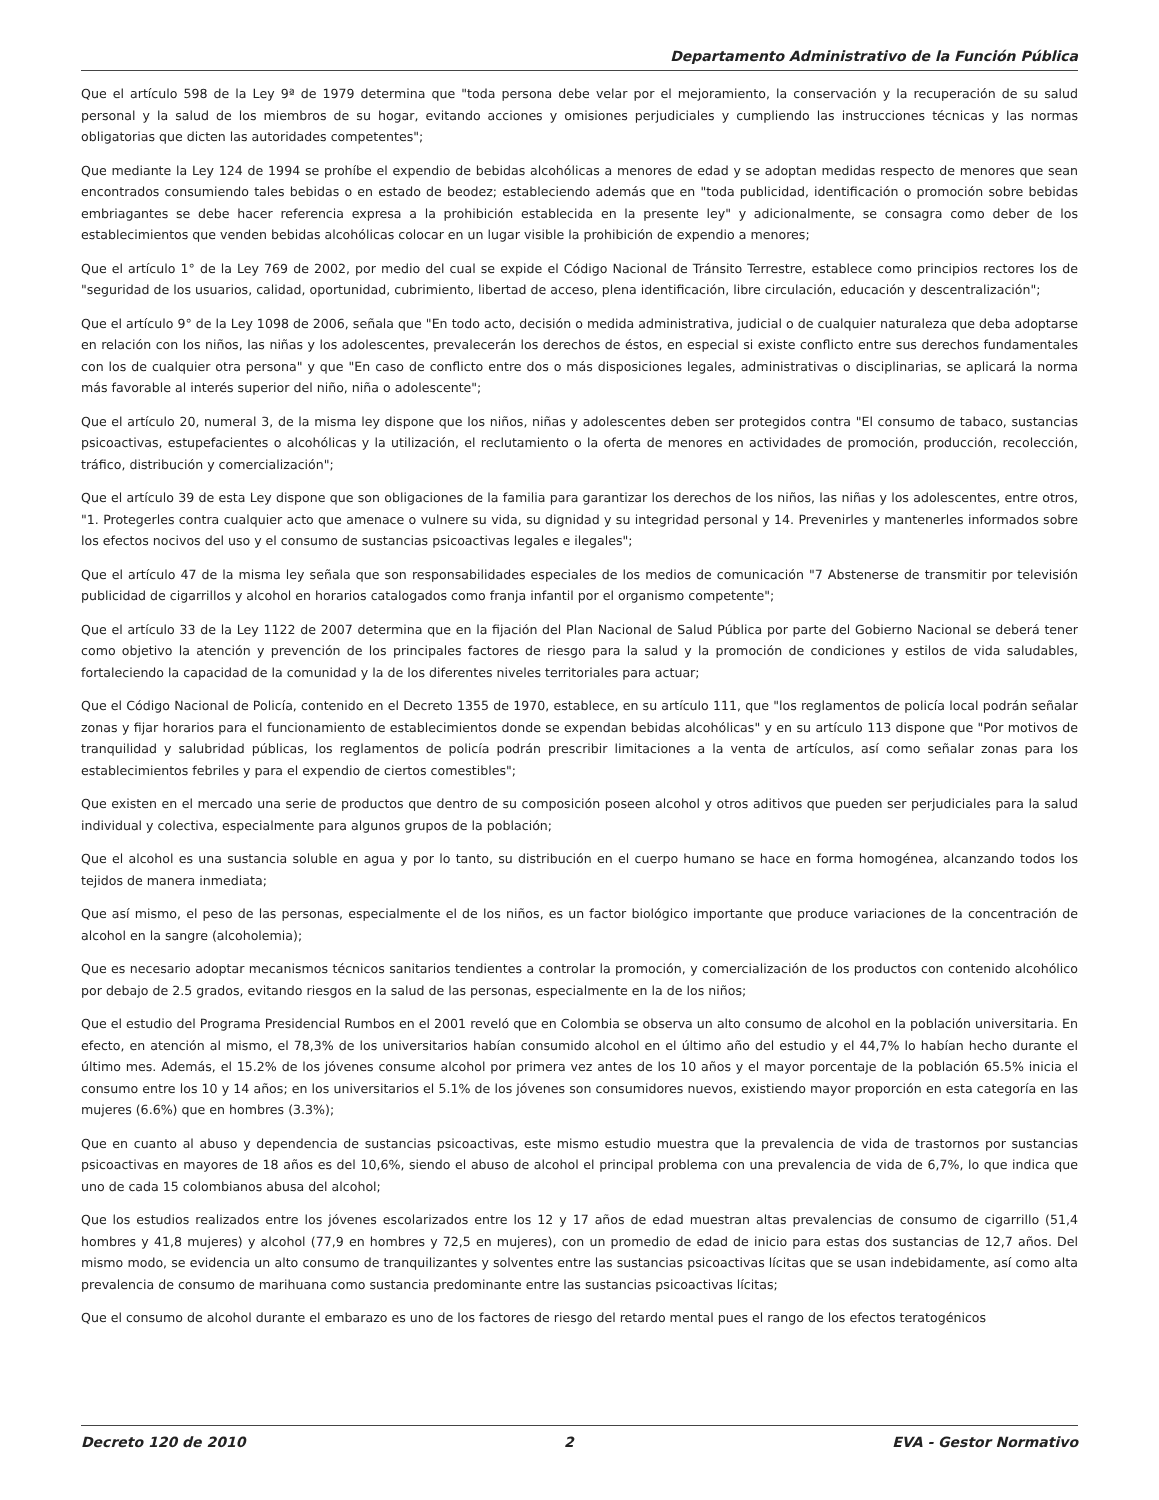Departamento Administrativo de la Función Pública
Que el artículo 598 de la Ley 9ª de 1979 determina que "toda persona debe velar por el mejoramiento, la conservación y la recuperación de su salud personal y la salud de los miembros de su hogar, evitando acciones y omisiones perjudiciales y cumpliendo las instrucciones técnicas y las normas obligatorias que dicten las autoridades competentes";
Que mediante la Ley 124 de 1994 se prohíbe el expendio de bebidas alcohólicas a menores de edad y se adoptan medidas respecto de menores que sean encontrados consumiendo tales bebidas o en estado de beodez; estableciendo además que en "toda publicidad, identificación o promoción sobre bebidas embriagantes se debe hacer referencia expresa a la prohibición establecida en la presente ley" y adicionalmente, se consagra como deber de los establecimientos que venden bebidas alcohólicas colocar en un lugar visible la prohibición de expendio a menores;
Que el artículo 1° de la Ley 769 de 2002, por medio del cual se expide el Código Nacional de Tránsito Terrestre, establece como principios rectores los de "seguridad de los usuarios, calidad, oportunidad, cubrimiento, libertad de acceso, plena identificación, libre circulación, educación y descentralización";
Que el artículo 9° de la Ley 1098 de 2006, señala que "En todo acto, decisión o medida administrativa, judicial o de cualquier naturaleza que deba adoptarse en relación con los niños, las niñas y los adolescentes, prevalecerán los derechos de éstos, en especial si existe conflicto entre sus derechos fundamentales con los de cualquier otra persona" y que "En caso de conflicto entre dos o más disposiciones legales, administrativas o disciplinarias, se aplicará la norma más favorable al interés superior del niño, niña o adolescente";
Que el artículo 20, numeral 3, de la misma ley dispone que los niños, niñas y adolescentes deben ser protegidos contra "El consumo de tabaco, sustancias psicoactivas, estupefacientes o alcohólicas y la utilización, el reclutamiento o la oferta de menores en actividades de promoción, producción, recolección, tráfico, distribución y comercialización";
Que el artículo 39 de esta Ley dispone que son obligaciones de la familia para garantizar los derechos de los niños, las niñas y los adolescentes, entre otros, "1. Protegerles contra cualquier acto que amenace o vulnere su vida, su dignidad y su integridad personal y 14. Prevenirles y mantenerles informados sobre los efectos nocivos del uso y el consumo de sustancias psicoactivas legales e ilegales";
Que el artículo 47 de la misma ley señala que son responsabilidades especiales de los medios de comunicación "7 Abstenerse de transmitir por televisión publicidad de cigarrillos y alcohol en horarios catalogados como franja infantil por el organismo competente";
Que el artículo 33 de la Ley 1122 de 2007 determina que en la fijación del Plan Nacional de Salud Pública por parte del Gobierno Nacional se deberá tener como objetivo la atención y prevención de los principales factores de riesgo para la salud y la promoción de condiciones y estilos de vida saludables, fortaleciendo la capacidad de la comunidad y la de los diferentes niveles territoriales para actuar;
Que el Código Nacional de Policía, contenido en el Decreto 1355 de 1970, establece, en su artículo 111, que "los reglamentos de policía local podrán señalar zonas y fijar horarios para el funcionamiento de establecimientos donde se expendan bebidas alcohólicas" y en su artículo 113 dispone que "Por motivos de tranquilidad y salubridad públicas, los reglamentos de policía podrán prescribir limitaciones a la venta de artículos, así como señalar zonas para los establecimientos febriles y para el expendio de ciertos comestibles";
Que existen en el mercado una serie de productos que dentro de su composición poseen alcohol y otros aditivos que pueden ser perjudiciales para la salud individual y colectiva, especialmente para algunos grupos de la población;
Que el alcohol es una sustancia soluble en agua y por lo tanto, su distribución en el cuerpo humano se hace en forma homogénea, alcanzando todos los tejidos de manera inmediata;
Que así mismo, el peso de las personas, especialmente el de los niños, es un factor biológico importante que produce variaciones de la concentración de alcohol en la sangre (alcoholemia);
Que es necesario adoptar mecanismos técnicos sanitarios tendientes a controlar la promoción, y comercialización de los productos con contenido alcohólico por debajo de 2.5 grados, evitando riesgos en la salud de las personas, especialmente en la de los niños;
Que el estudio del Programa Presidencial Rumbos en el 2001 reveló que en Colombia se observa un alto consumo de alcohol en la población universitaria. En efecto, en atención al mismo, el 78,3% de los universitarios habían consumido alcohol en el último año del estudio y el 44,7% lo habían hecho durante el último mes. Además, el 15.2% de los jóvenes consume alcohol por primera vez antes de los 10 años y el mayor porcentaje de la población 65.5% inicia el consumo entre los 10 y 14 años; en los universitarios el 5.1% de los jóvenes son consumidores nuevos, existiendo mayor proporción en esta categoría en las mujeres (6.6%) que en hombres (3.3%);
Que en cuanto al abuso y dependencia de sustancias psicoactivas, este mismo estudio muestra que la prevalencia de vida de trastornos por sustancias psicoactivas en mayores de 18 años es del 10,6%, siendo el abuso de alcohol el principal problema con una prevalencia de vida de 6,7%, lo que indica que uno de cada 15 colombianos abusa del alcohol;
Que los estudios realizados entre los jóvenes escolarizados entre los 12 y 17 años de edad muestran altas prevalencias de consumo de cigarrillo (51,4 hombres y 41,8 mujeres) y alcohol (77,9 en hombres y 72,5 en mujeres), con un promedio de edad de inicio para estas dos sustancias de 12,7 años. Del mismo modo, se evidencia un alto consumo de tranquilizantes y solventes entre las sustancias psicoactivas lícitas que se usan indebidamente, así como alta prevalencia de consumo de marihuana como sustancia predominante entre las sustancias psicoactivas lícitas;
Que el consumo de alcohol durante el embarazo es uno de los factores de riesgo del retardo mental pues el rango de los efectos teratogénicos
Decreto 120 de 2010 2 EVA - Gestor Normativo